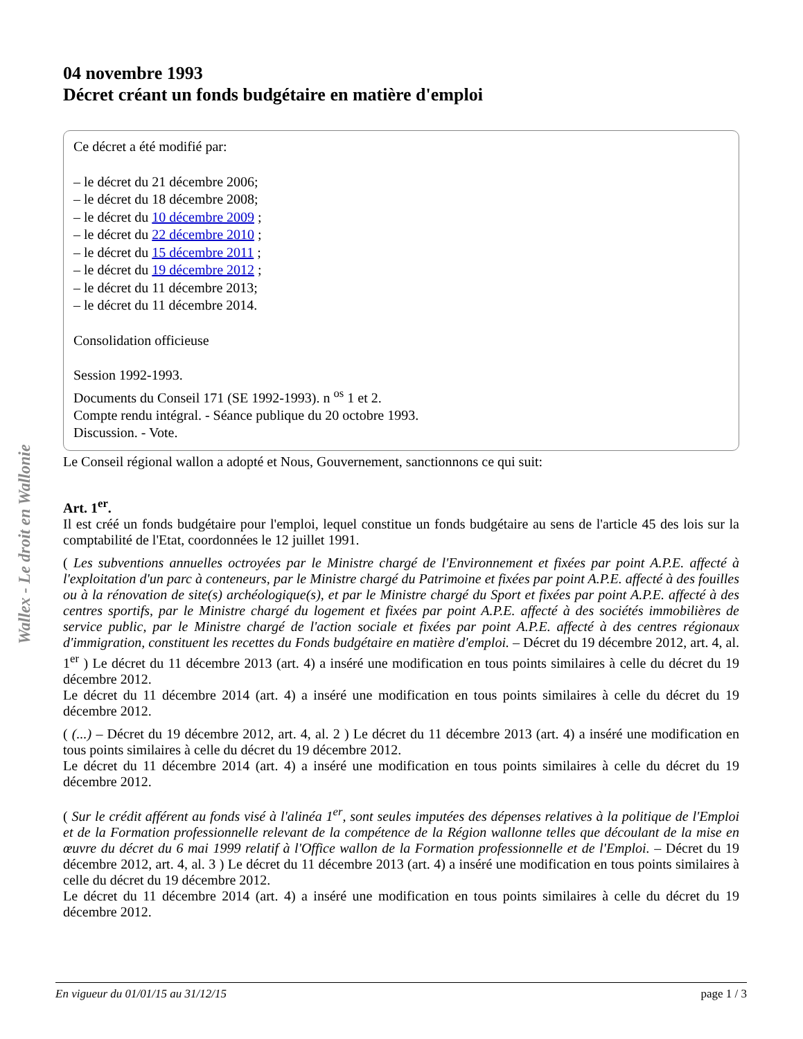Wallex - Le droit en Wallonie
04 novembre 1993
Décret créant un fonds budgétaire en matière d'emploi
Ce décret a été modifié par:
– le décret du 21 décembre 2006;
– le décret du 18 décembre 2008;
– le décret du 10 décembre 2009 ;
– le décret du 22 décembre 2010 ;
– le décret du 15 décembre 2011 ;
– le décret du 19 décembre 2012 ;
– le décret du 11 décembre 2013;
– le décret du 11 décembre 2014.
Consolidation officieuse
Session 1992-1993.
Documents du Conseil 171 (SE 1992-1993). n <sup>os</sup> 1 et 2.
Compte rendu intégral. - Séance publique du 20 octobre 1993.
Discussion. - Vote.
Le Conseil régional wallon a adopté et Nous, Gouvernement, sanctionnons ce qui suit:
Art. 1<sup>er</sup>.
Il est créé un fonds budgétaire pour l'emploi, lequel constitue un fonds budgétaire au sens de l'article 45 des lois sur la comptabilité de l'Etat, coordonnées le 12 juillet 1991.
( Les subventions annuelles octroyées par le Ministre chargé de l'Environnement et fixées par point A.P.E. affecté à l'exploitation d'un parc à conteneurs, par le Ministre chargé du Patrimoine et fixées par point A.P.E. affecté à des fouilles ou à la rénovation de site(s) archéologique(s), et par le Ministre chargé du Sport et fixées par point A.P.E. affecté à des centres sportifs, par le Ministre chargé du logement et fixées par point A.P.E. affecté à des sociétés immobilières de service public, par le Ministre chargé de l'action sociale et fixées par point A.P.E. affecté à des centres régionaux d'immigration, constituent les recettes du Fonds budgétaire en matière d'emploi. – Décret du 19 décembre 2012, art. 4, al. 1<sup>er</sup> ) Le décret du 11 décembre 2013 (art. 4) a inséré une modification en tous points similaires à celle du décret du 19 décembre 2012.
Le décret du 11 décembre 2014 (art. 4) a inséré une modification en tous points similaires à celle du décret du 19 décembre 2012.
( (...) – Décret du 19 décembre 2012, art. 4, al. 2 ) Le décret du 11 décembre 2013 (art. 4) a inséré une modification en tous points similaires à celle du décret du 19 décembre 2012.
Le décret du 11 décembre 2014 (art. 4) a inséré une modification en tous points similaires à celle du décret du 19 décembre 2012.
( Sur le crédit afférent au fonds visé à l'alinéa 1<sup>er</sup>, sont seules imputées des dépenses relatives à la politique de l'Emploi et de la Formation professionnelle relevant de la compétence de la Région wallonne telles que découlant de la mise en œuvre du décret du 6 mai 1999 relatif à l'Office wallon de la Formation professionnelle et de l'Emploi. – Décret du 19 décembre 2012, art. 4, al. 3 ) Le décret du 11 décembre 2013 (art. 4) a inséré une modification en tous points similaires à celle du décret du 19 décembre 2012.
Le décret du 11 décembre 2014 (art. 4) a inséré une modification en tous points similaires à celle du décret du 19 décembre 2012.
En vigueur du 01/01/15 au 31/12/15 page 1 / 3